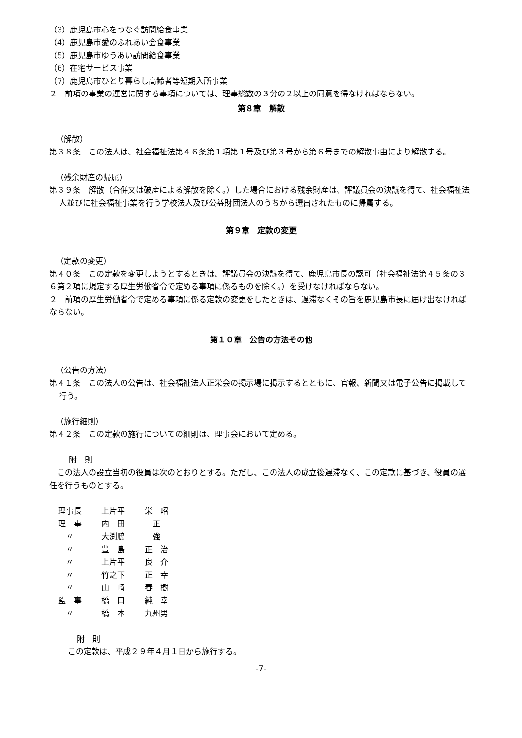（3）鹿児島市心をつなぐ訪問給食事業
（4）鹿児島市愛のふれあい会食事業
（5）鹿児島市ゆうあい訪問給食事業
（6）在宅サービス事業
（7）鹿児島市ひとり暮らし高齢者等短期入所事業
２　前項の事業の運営に関する事項については、理事総数の３分の２以上の同意を得なければならない。
第８章　解散
（解散）
第３８条　この法人は、社会福祉法第４６条第１項第１号及び第３号から第６号までの解散事由により解散する。
（残余財産の帰属）
第３９条　解散（合併又は破産による解散を除く。）した場合における残余財産は、評議員会の決議を得て、社会福祉法人並びに社会福祉事業を行う学校法人及び公益財団法人のうちから選出されたものに帰属する。
第９章　定款の変更
（定款の変更）
第４０条　この定款を変更しようとするときは、評議員会の決議を得て、鹿児島市長の認可（社会福祉法第４５条の３６第２項に規定する厚生労働省令で定める事項に係るものを除く。）を受けなければならない。
２　前項の厚生労働省令で定める事項に係る定款の変更をしたときは、遅滞なくその旨を鹿児島市長に届け出なければならない。
第１０章　公告の方法その他
（公告の方法）
第４１条　この法人の公告は、社会福祉法人正栄会の掲示場に掲示するとともに、官報、新聞又は電子公告に掲載して行う。
（施行細則）
第４２条　この定款の施行についての細則は、理事会において定める。
附　則
　この法人の設立当初の役員は次のとおりとする。ただし、この法人の成立後遅滞なく、この定款に基づき、役員の選任を行うものとする。
| 理事長 | 上片平 | 栄 昭 |
| 理 事 | 内 田 | 正 |
| 〃 | 大渕脇 | 強 |
| 〃 | 豊 島 | 正 治 |
| 〃 | 上片平 | 良 介 |
| 〃 | 竹之下 | 正 幸 |
| 〃 | 山 崎 | 春 樹 |
| 監 事 | 橋 口 | 純 幸 |
| 〃 | 橋 本 | 九州男 |
附　則
この定款は、平成２９年４月１日から施行する。
-7-